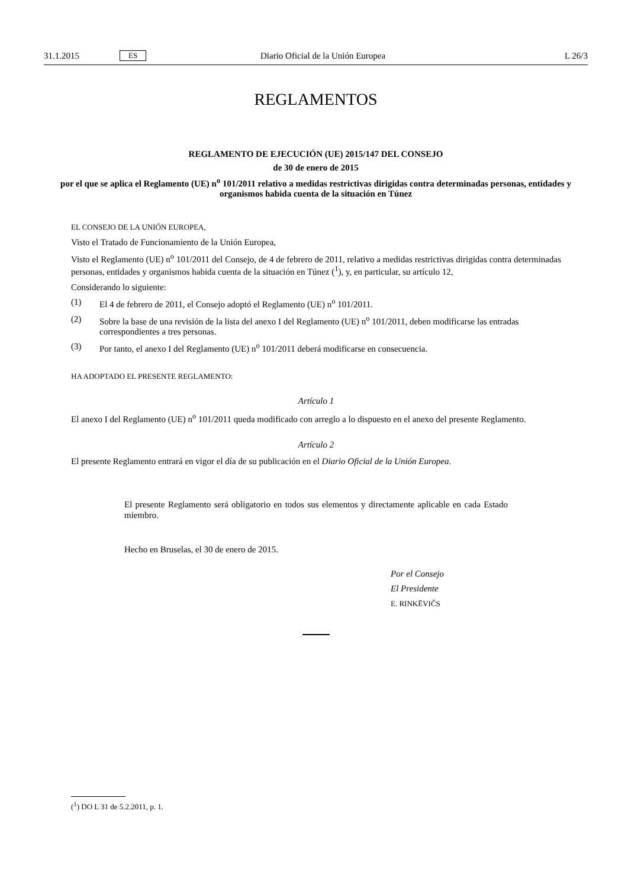31.1.2015 ES Diario Oficial de la Unión Europea L 26/3
REGLAMENTOS
REGLAMENTO DE EJECUCIÓN (UE) 2015/147 DEL CONSEJO
de 30 de enero de 2015
por el que se aplica el Reglamento (UE) n<sup>o</sup> 101/2011 relativo a medidas restrictivas dirigidas contra determinadas personas, entidades y organismos habida cuenta de la situación en Túnez
EL CONSEJO DE LA UNIÓN EUROPEA,
Visto el Tratado de Funcionamiento de la Unión Europea,
Visto el Reglamento (UE) n<sup>o</sup> 101/2011 del Consejo, de 4 de febrero de 2011, relativo a medidas restrictivas dirigidas contra determinadas personas, entidades y organismos habida cuenta de la situación en Túnez (<sup>1</sup>), y, en particular, su artículo 12,
Considerando lo siguiente:
(1) El 4 de febrero de 2011, el Consejo adoptó el Reglamento (UE) n<sup>o</sup> 101/2011.
(2) Sobre la base de una revisión de la lista del anexo I del Reglamento (UE) n<sup>o</sup> 101/2011, deben modificarse las entradas correspondientes a tres personas.
(3) Por tanto, el anexo I del Reglamento (UE) n<sup>o</sup> 101/2011 deberá modificarse en consecuencia.
HA ADOPTADO EL PRESENTE REGLAMENTO:
Artículo 1
El anexo I del Reglamento (UE) n<sup>o</sup> 101/2011 queda modificado con arreglo a lo dispuesto en el anexo del presente Reglamento.
Artículo 2
El presente Reglamento entrará en vigor el día de su publicación en el Diario Oficial de la Unión Europea.
El presente Reglamento será obligatorio en todos sus elementos y directamente aplicable en cada Estado miembro.
Hecho en Bruselas, el 30 de enero de 2015.
Por el Consejo
El Presidente
E. RINKĒVIČS
(<sup>1</sup>) DO L 31 de 5.2.2011, p. 1.